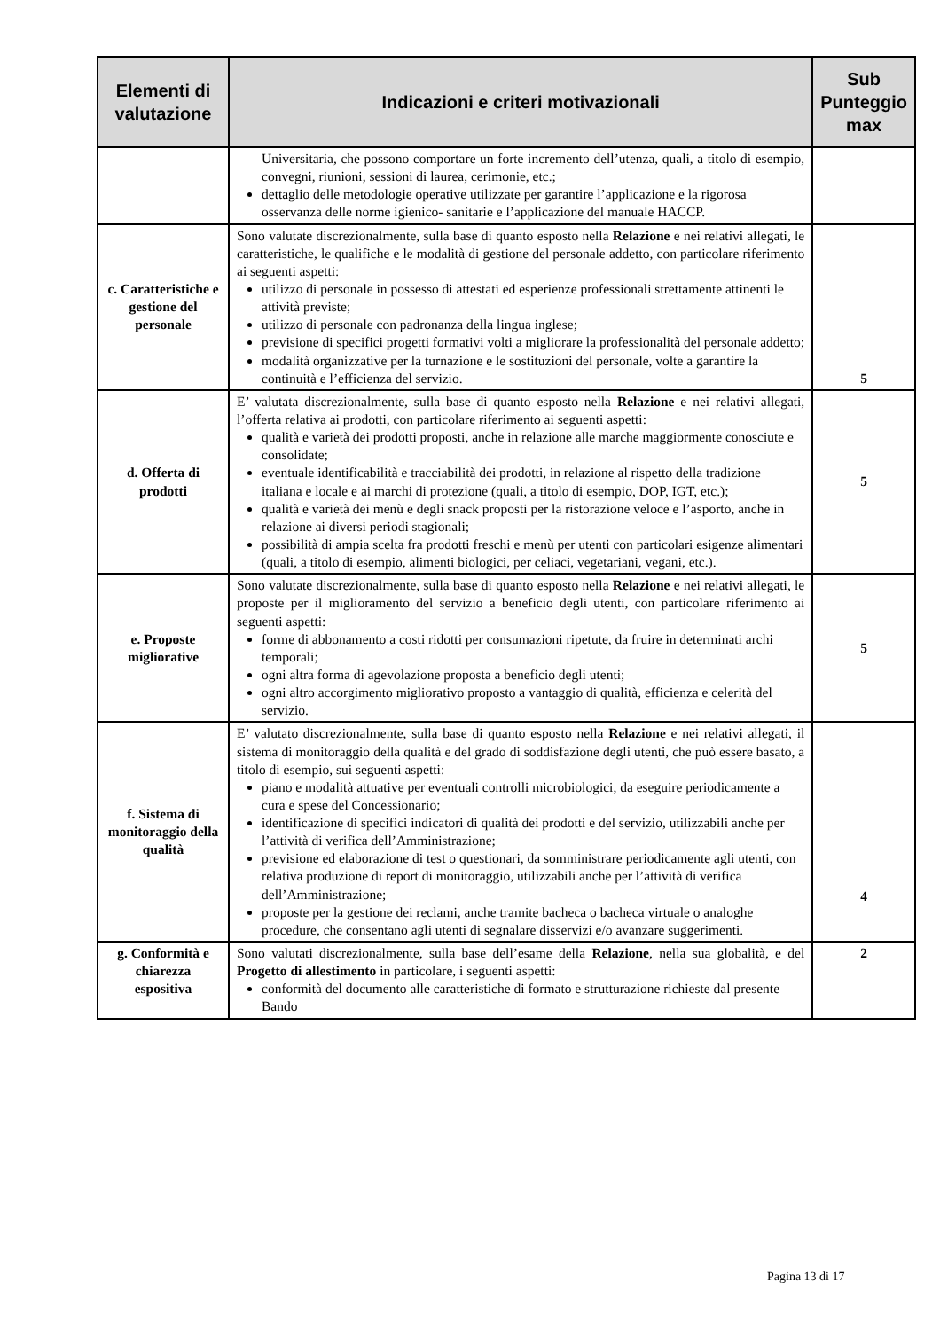| Elementi di valutazione | Indicazioni e criteri motivazionali | Sub Punteggio max |
| --- | --- | --- |
| | Universitaria, che possono comportare un forte incremento dell’utenza, quali, a titolo di esempio, convegni, riunioni, sessioni di laurea, cerimonie, etc.; dettaglio delle metodologie operative utilizzate per garantire l’applicazione e la rigorosa osservanza delle norme igienico- sanitarie e l’applicazione del manuale HACCP. | |
| c. Caratteristiche e gestione del personale | Sono valutate discrezionalmente, sulla base di quanto esposto nella Relazione e nei relativi allegati, le caratteristiche, le qualifiche e le modalità di gestione del personale addetto, con particolare riferimento ai seguenti aspetti: utilizzo di personale in possesso di attestati ed esperienze professionali strettamente attinenti le attività previste; utilizzo di personale con padronanza della lingua inglese; previsione di specifici progetti formativi volti a migliorare la professionalità del personale addetto; modalità organizzative per la turnazione e le sostituzioni del personale, volte a garantire la continuità e l’efficienza del servizio. | 5 |
| d. Offerta di prodotti | E’ valutata discrezionalmente, sulla base di quanto esposto nella Relazione e nei relativi allegati, l’offerta relativa ai prodotti, con particolare riferimento ai seguenti aspetti: qualità e varietà dei prodotti proposti, anche in relazione alle marche maggiormente conosciute e consolidate; eventuale identificabilità e tracciabilità dei prodotti, in relazione al rispetto della tradizione italiana e locale e ai marchi di protezione (quali, a titolo di esempio, DOP, IGT, etc.); qualità e varietà dei menù e degli snack proposti per la ristorazione veloce e l’asporto, anche in relazione ai diversi periodi stagionali; possibilità di ampia scelta fra prodotti freschi e menù per utenti con particolari esigenze alimentari (quali, a titolo di esempio, alimenti biologici, per celiaci, vegetariani, vegani, etc.). | 5 |
| e. Proposte migliorative | Sono valutate discrezionalmente, sulla base di quanto esposto nella Relazione e nei relativi allegati, le proposte per il miglioramento del servizio a beneficio degli utenti, con particolare riferimento ai seguenti aspetti: forme di abbonamento a costi ridotti per consumazioni ripetute, da fruire in determinati archi temporali; ogni altra forma di agevolazione proposta a beneficio degli utenti; ogni altro accorgimento migliorativo proposto a vantaggio di qualità, efficienza e celerità del servizio. | 5 |
| f. Sistema di monitoraggio della qualità | E’ valutato discrezionalmente, sulla base di quanto esposto nella Relazione e nei relativi allegati, il sistema di monitoraggio della qualità e del grado di soddisfazione degli utenti, che può essere basato, a titolo di esempio, sui seguenti aspetti: piano e modalità attuative per eventuali controlli microbiologici, da eseguire periodicamente a cura e spese del Concessionario; identificazione di specifici indicatori di qualità dei prodotti e del servizio, utilizzabili anche per l’attività di verifica dell’Amministrazione; previsione ed elaborazione di test o questionari, da somministrare periodicamente agli utenti, con relativa produzione di report di monitoraggio, utilizzabili anche per l’attività di verifica dell’Amministrazione; proposte per la gestione dei reclami, anche tramite bacheca o bacheca virtuale o analoghe procedure, che consentano agli utenti di segnalare disservizi e/o avanzare suggerimenti. | 4 |
| g. Conformità e chiarezza espositiva | Sono valutati discrezionalmente, sulla base dell’esame della Relazione , nella sua globalità, e del Progetto di allestimento in particolare, i seguenti aspetti: conformità del documento alle caratteristiche di formato e strutturazione richieste dal presente Bando | 2 |
Pagina 13 di 17